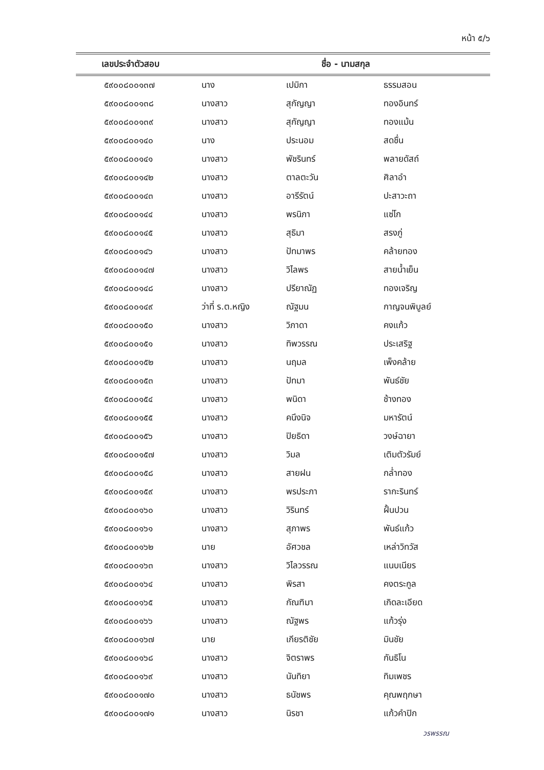หน้า ๕/๖
| เลขประจำตัวสอบ | ชื่อ - นามสกุล | | |
| --- | --- | --- | --- |
| ๕๙๐๐๘๐๐๑๓๗ | นาง | เปมิกา | ธรรมสอน |
| ๕๙๐๐๘๐๐๑๓๘ | นางสาว | สุกัญญา | ทองอินทร์ |
| ๕๙๐๐๘๐๐๑๓๙ | นางสาว | สุกัญญา | ทองแม้น |
| ๕๙๐๐๘๐๐๑๔๐ | นาง | ประนอม | สดชื่น |
| ๕๙๐๐๘๐๐๑๔๑ | นางสาว | พัชรินทร์ | พลายดัสถ์ |
| ๕๙๐๐๘๐๐๑๔๒ | นางสาว | ตาลตะวัน | ศิลาอำ |
| ๕๙๐๐๘๐๐๑๔๓ | นางสาว | อารีรัตน์ | ปะสาวะถา |
| ๕๙๐๐๘๐๐๑๔๔ | นางสาว | พรนิภา | แซ่โก |
| ๕๙๐๐๘๐๐๑๔๕ | นางสาว | สุธิมา | สรงภู่ |
| ๕๙๐๐๘๐๐๑๔๖ | นางสาว | ปัทมาพร | คล้ายทอง |
| ๕๙๐๐๘๐๐๑๔๗ | นางสาว | วิไลพร | สายน้ำเย็น |
| ๕๙๐๐๘๐๐๑๔๘ | นางสาว | ปรียาณัฏ | ทองเจริญ |
| ๕๙๐๐๘๐๐๑๔๙ | ว่าที่ ร.ต.หญิง | ณัฐมน | กาญจนพิบูลย์ |
| ๕๙๐๐๘๐๐๑๕๐ | นางสาว | วิภาดา | คงแก้ว |
| ๕๙๐๐๘๐๐๑๕๑ | นางสาว | ทิพวรรณ | ประเสริฐ |
| ๕๙๐๐๘๐๐๑๕๒ | นางสาว | นฤมล | เพ็งคล้าย |
| ๕๙๐๐๘๐๐๑๕๓ | นางสาว | ปัทมา | พันธ์ชัย |
| ๕๙๐๐๘๐๐๑๕๔ | นางสาว | พนิดา | ช้างทอง |
| ๕๙๐๐๘๐๐๑๕๕ | นางสาว | คนึงนิจ | มหารัตน์ |
| ๕๙๐๐๘๐๐๑๕๖ | นางสาว | ปิยธิดา | วงษ์ฉายา |
| ๕๙๐๐๘๐๐๑๕๗ | นางสาว | วิมล | เติมตัวรัมย์ |
| ๕๙๐๐๘๐๐๑๕๘ | นางสาว | สายฝน | กล่ำทอง |
| ๕๙๐๐๘๐๐๑๕๙ | นางสาว | พรประภา | รากะรินทร์ |
| ๕๙๐๐๘๐๐๑๖๐ | นางสาว | วิรินทร์ | ฝั้นปวน |
| ๕๙๐๐๘๐๐๑๖๑ | นางสาว | สุภาพร | พันธ์แก้ว |
| ๕๙๐๐๘๐๐๑๖๒ | นาย | อัศวชล | เหล่าวิทวัส |
| ๕๙๐๐๘๐๐๑๖๓ | นางสาว | วิไลวรรณ | แนบเนียร |
| ๕๙๐๐๘๐๐๑๖๔ | นางสาว | พิรสา | คงตระกูล |
| ๕๙๐๐๘๐๐๑๖๕ | นางสาว | กัณฑิมา | เกิดละเอียด |
| ๕๙๐๐๘๐๐๑๖๖ | นางสาว | ณัฐพร | แก้วรุ่ง |
| ๕๙๐๐๘๐๐๑๖๗ | นาย | เกียรติชัย | มินชัย |
| ๕๙๐๐๘๐๐๑๖๘ | นางสาว | จิตราพร | กันธิโน |
| ๕๙๐๐๘๐๐๑๖๙ | นางสาว | นันทิยา | ทิมเพชร |
| ๕๙๐๐๘๐๐๑๗๐ | นางสาว | ธนัชพร | คุณพฤกษา |
| ๕๙๐๐๘๐๐๑๗๑ | นางสาว | นิรชา | แก้วคำปิก |
วรพรรณ